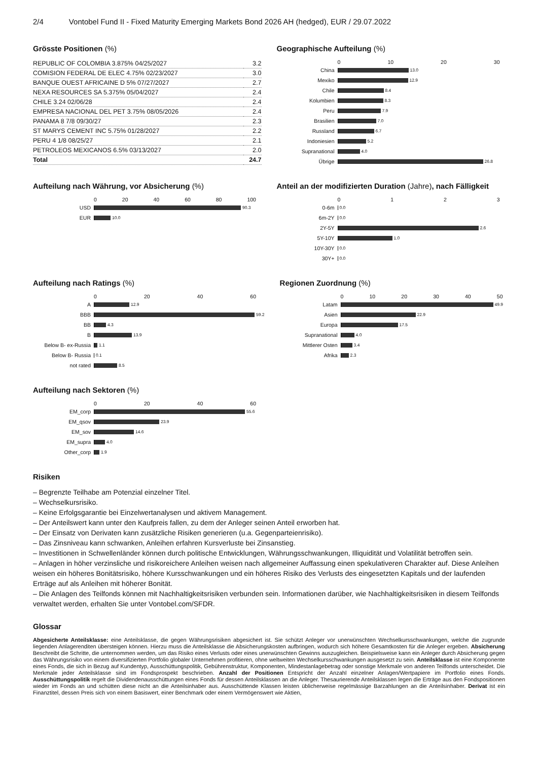2/4 Vontobel Fund II - Fixed Maturity Emerging Markets Bond 2026 AH (hedged), EUR / 29.07.2022
Grösste Positionen (%)
| REPUBLIC OF COLOMBIA 3.875% 04/25/2027 | 3.2 |
| COMISION FEDERAL DE ELEC 4.75% 02/23/2027 | 3.0 |
| BANQUE OUEST AFRICAINE D 5% 07/27/2027 | 2.7 |
| NEXA RESOURCES SA 5.375% 05/04/2027 | 2.4 |
| CHILE 3.24 02/06/28 | 2.4 |
| EMPRESA NACIONAL DEL PET 3.75% 08/05/2026 | 2.4 |
| PANAMA 8 7/8 09/30/27 | 2.3 |
| ST MARYS CEMENT INC 5.75% 01/28/2027 | 2.2 |
| PERU 4 1/8 08/25/27 | 2.1 |
| PETROLEOS MEXICANOS 6.5% 03/13/2027 | 2.0 |
| Total | 24.7 |
Geographische Aufteilung (%)
0 10 20 30
China 13.0
Mexiko 12.9
Chile 8.4
Kolumbien 8.3
Peru 7.9
Brasilien 7.0
Russland 6.7
Indoniesien 5.2
Supranational 4.0
Übrige 26.8
Aufteilung nach Währung, vor Absicherung (%)
0 20 40 60 80 100
USD 90.3
EUR 10.0
Anteil an der modifizierten Duration (Jahre), nach Fälligkeit
0123
0-6m 0.0
6m-2Y 0.0
2Y-5Y 2.6
5Y-10Y 1.0
10Y-30Y 0.0
30Y+ 0.0
Aufteilung nach Ratings (%)
0 20 40 60
A 12.9
BBB 59.2
BB 4.3
B 13.9
Below B- ex-Russia 1.1
Below B- Russia 0.1
not rated 8.5
Regionen Zuordnung (%)
0 10 20 30 40 50
Latam 49.9
Asien 22.9
Europa 17.5
Supranational 4.0
Mittlerer Osten 3.4
Afrika 2.3
Aufteilung nach Sektoren (%)
0 20 40 60
EM_corp 55.6
EM_qsov 23.9
EM_sov 14.6
EM_supra 4.0
Other_corp 1.9
Risiken
– Begrenzte Teilhabe am Potenzial einzelner Titel.
– Wechselkursrisiko.
– Keine Erfolgsgarantie bei Einzelwertanalysen und aktivem Management.
– Der Anteilswert kann unter den Kaufpreis fallen, zu dem der Anleger seinen Anteil erworben hat.
– Der Einsatz von Derivaten kann zusätzliche Risiken generieren (u.a. Gegenparteienrisiko).
– Das Zinsniveau kann schwanken, Anleihen erfahren Kursverluste bei Zinsanstieg.
– Investitionen in Schwellenländer können durch politische Entwicklungen, Währungsschwankungen, Illiquidität und Volatilität betroffen sein.
– Anlagen in höher verzinsliche und risikoreichere Anleihen weisen nach allgemeiner Auffassung einen spekulativeren Charakter auf. Diese Anleihen weisen ein höheres Bonitätsrisiko, höhere Kursschwankungen und ein höheres Risiko des Verlusts des eingesetzten Kapitals und der laufenden Erträge auf als Anleihen mit höherer Bonität.
– Die Anlagen des Teilfonds können mit Nachhaltigkeitsrisiken verbunden sein. Informationen darüber, wie Nachhaltigkeitsrisiken in diesem Teilfonds verwaltet werden, erhalten Sie unter Vontobel.com/SFDR.
Glossar
Abgesicherte Anteilsklasse: eine Anteilsklasse, die gegen Währungsrisiken abgesichert ist. Sie schützt Anleger vor unerwünschten Wechselkursschwankungen, welche die zugrunde liegenden Anlagerenditen übersteigen können. Hierzu muss die Anteilsklasse die Absicherungskosten aufbringen, wodurch sich höhere Gesamtkosten für die Anleger ergeben. Absicherung Beschreibt die Schritte, die unternommen werden, um das Risiko eines Verlusts oder eines unerwünschten Gewinns auszugleichen. Beispielsweise kann ein Anleger durch Absicherung gegen das Währungsrisiko von einem diversifizierten Portfolio globaler Unternehmen profitieren, ohne weltweiten Wechselkursschwankungen ausgesetzt zu sein. Anteilsklasse ist eine Komponente eines Fonds, die sich in Bezug auf Kundentyp, Ausschüttungspolitik, Gebührenstruktur, Komponenten, Mindestanlagebetrag oder sonstige Merkmale von anderen Teilfonds unterscheidet. Die Merkmale jeder Anteilsklasse sind im Fondsprospekt beschrieben. Anzahl der Positionen Entspricht der Anzahl einzelner Anlagen/Wertpapiere im Portfolio eines Fonds. Ausschüttungspolitik regelt die Dividendenausschüttungen eines Fonds für dessen Anteilsklassen an die Anleger. Thesaurierende Anteilsklassen legen die Erträge aus den Fondspositionen wieder im Fonds an und schütten diese nicht an die Anteilsinhaber aus. Ausschüttende Klassen leisten üblicherweise regelmässige Barzahlungen an die Anteilsinhaber. Derivat ist ein Finanztitel, dessen Preis sich von einem Basiswert, einer Benchmark oder einem Vermögenswert wie Aktien,